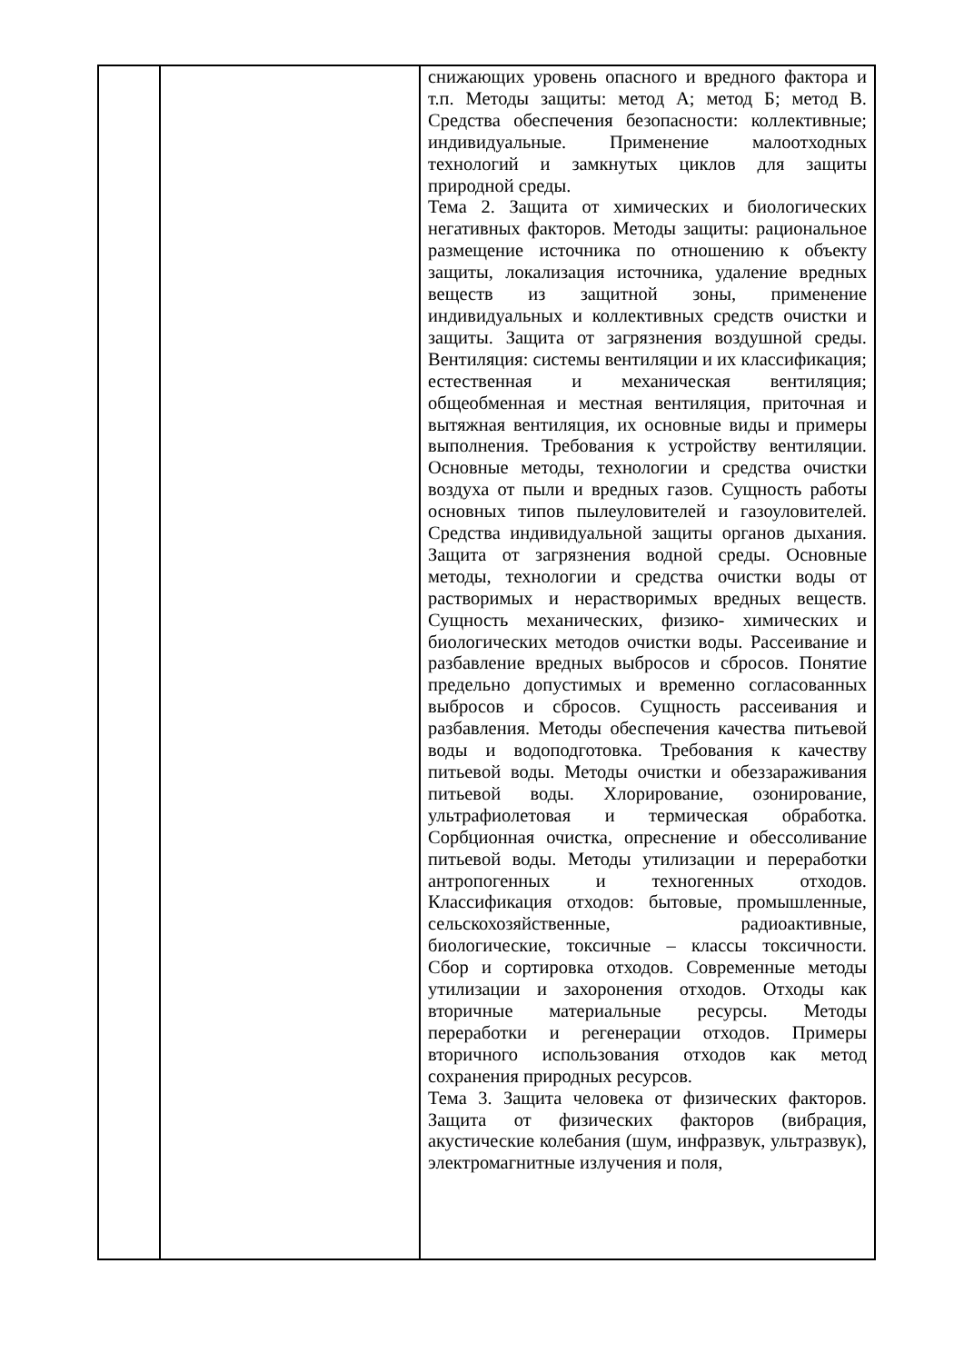| | | снижающих уровень опасного и вредного фактора и т.п. Методы защиты: метод А; метод Б; метод В. Средства обеспечения безопасности: коллективные; индивидуальные. Применение малоотходных технологий и замкнутых циклов для защиты природной среды. Тема 2. Защита от химических и биологических негативных факторов. Методы защиты: рациональное размещение источника по отношению к объекту защиты, локализация источника, удаление вредных веществ из защитной зоны, применение индивидуальных и коллективных средств очистки и защиты. Защита от загрязнения воздушной среды. Вентиляция: системы вентиляции и их классификация; естественная и механическая вентиляция; общеобменная и местная вентиляция, приточная и вытяжная вентиляция, их основные виды и примеры выполнения. Требования к устройству вентиляции. Основные методы, технологии и средства очистки воздуха от пыли и вредных газов. Сущность работы основных типов пылеуловителей и газоуловителей. Средства индивидуальной защиты органов дыхания. Защита от загрязнения водной среды. Основные методы, технологии и средства очистки воды от растворимых и нерастворимых вредных веществ. Сущность механических, физико- химических и биологических методов очистки воды. Рассеивание и разбавление вредных выбросов и сбросов. Понятие предельно допустимых и временно согласованных выбросов и сбросов. Сущность рассеивания и разбавления. Методы обеспечения качества питьевой воды и водоподготовка. Требования к качеству питьевой воды. Методы очистки и обеззараживания питьевой воды. Хлорирование, озонирование, ультрафиолетовая и термическая обработка. Сорбционная очистка, опреснение и обессоливание питьевой воды. Методы утилизации и переработки антропогенных и техногенных отходов. Классификация отходов: бытовые, промышленные, сельскохозяйственные, радиоактивные, биологические, токсичные – классы токсичности. Сбор и сортировка отходов. Современные методы утилизации и захоронения отходов. Отходы как вторичные материальные ресурсы. Методы переработки и регенерации отходов. Примеры вторичного использования отходов как метод сохранения природных ресурсов. Тема 3. Защита человека от физических факторов. Защита от физических факторов (вибрация, акустические колебания (шум, инфразвук, ультразвук), электромагнитные излучения и поля, |